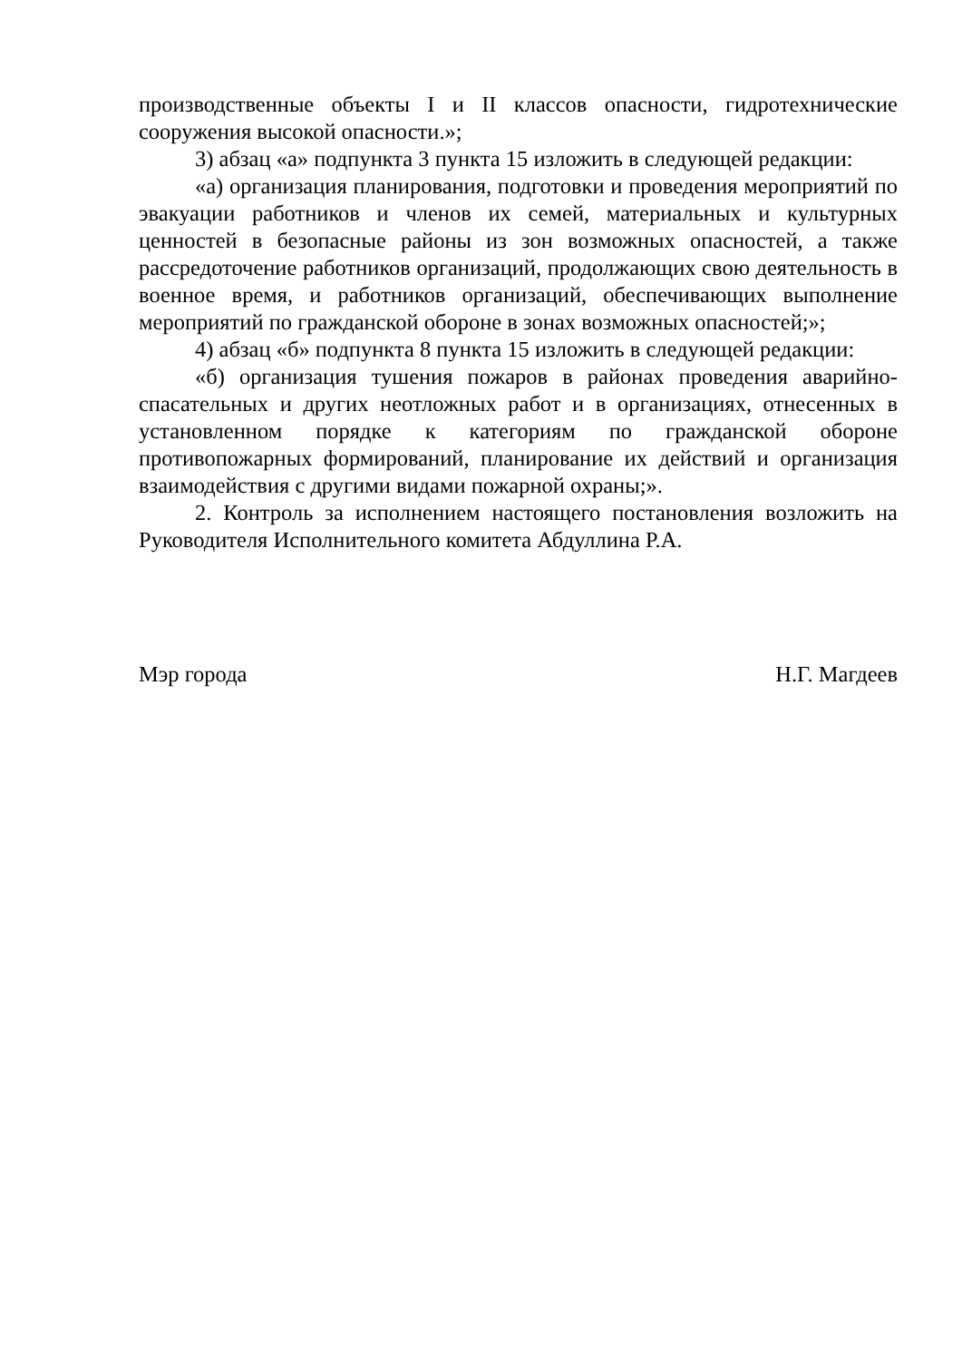производственные объекты I и II классов опасности, гидротехнические сооружения высокой опасности.»;
3) абзац «а» подпункта 3 пункта 15 изложить в следующей редакции:
«а) организация планирования, подготовки и проведения мероприятий по эвакуации работников и членов их семей, материальных и культурных ценностей в безопасные районы из зон возможных опасностей, а также рассредоточение работников организаций, продолжающих свою деятельность в военное время, и работников организаций, обеспечивающих выполнение мероприятий по гражданской обороне в зонах возможных опасностей;»;
4) абзац «б» подпункта 8 пункта 15 изложить в следующей редакции:
«б) организация тушения пожаров в районах проведения аварийно-спасательных и других неотложных работ и в организациях, отнесенных в установленном порядке к категориям по гражданской обороне противопожарных формирований, планирование их действий и организация взаимодействия с другими видами пожарной охраны;».
2. Контроль за исполнением настоящего постановления возложить на Руководителя Исполнительного комитета Абдуллина Р.А.
Мэр города Н.Г. Магдеев